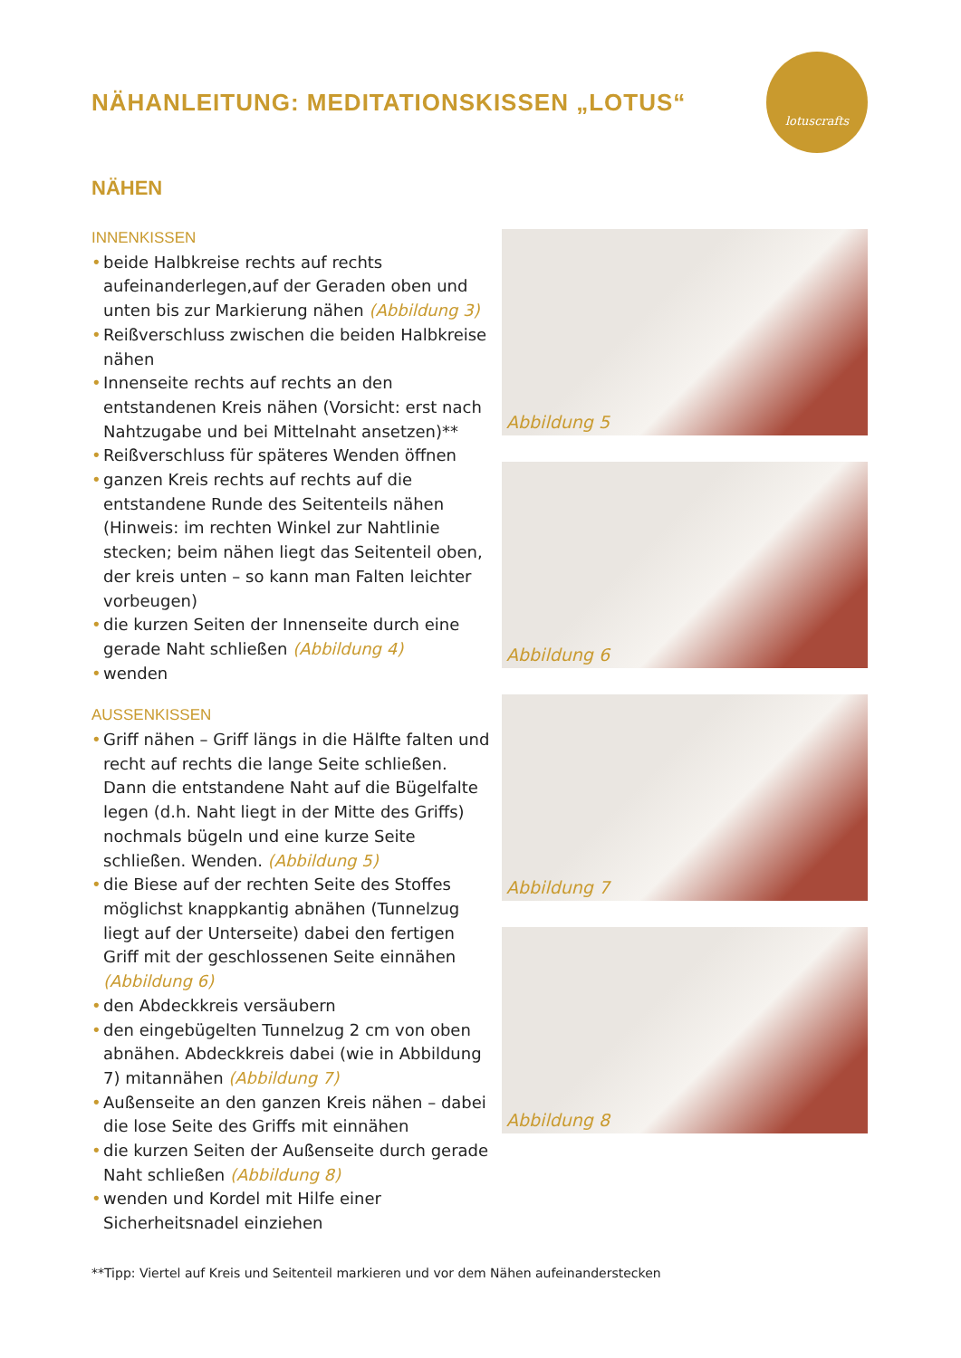NÄHANLEITUNG: MEDITATIONSKISSEN „LOTUS“
lotuscrafts
NÄHEN
INNENKISSEN
• beide Halbkreise rechts auf rechts aufeinanderlegen,auf der Geraden oben und unten bis zur Markierung nähen (Abbildung 3)
• Reißverschluss zwischen die beiden Halbkreise nähen
• Innenseite rechts auf rechts an den entstandenen Kreis nähen (Vorsicht: erst nach Nahtzugabe und bei Mittelnaht ansetzen)**
• Reißverschluss für späteres Wenden öffnen
• ganzen Kreis rechts auf rechts auf die entstandene Runde des Seitenteils nähen (Hinweis: im rechten Winkel zur Nahtlinie stecken; beim nähen liegt das Seitenteil oben, der kreis unten – so kann man Falten leichter vorbeugen)
• die kurzen Seiten der Innenseite durch eine gerade Naht schließen (Abbildung 4)
• wenden
AUSSENKISSEN
• Griff nähen – Griff längs in die Hälfte falten und recht auf rechts die lange Seite schließen. Dann die entstandene Naht auf die Bügelfalte legen (d.h. Naht liegt in der Mitte des Griffs) nochmals bügeln und eine kurze Seite schließen. Wenden. (Abbildung 5)
• die Biese auf der rechten Seite des Stoffes möglichst knappkantig abnähen (Tunnelzug liegt auf der Unterseite) dabei den fertigen Griff mit der geschlossenen Seite einnähen (Abbildung 6)
• den Abdeckkreis versäubern
• den eingebügelten Tunnelzug 2 cm von oben abnähen. Abdeckkreis dabei (wie in Abbildung 7) mitannähen (Abbildung 7)
• Außenseite an den ganzen Kreis nähen – dabei die lose Seite des Griffs mit einnähen
• die kurzen Seiten der Außenseite durch gerade Naht schließen (Abbildung 8)
• wenden und Kordel mit Hilfe einer Sicherheitsnadel einziehen
Abbildung 5
Abbildung 6
Abbildung 7
Abbildung 8
**Tipp: Viertel auf Kreis und Seitenteil markieren und vor dem Nähen aufeinanderstecken